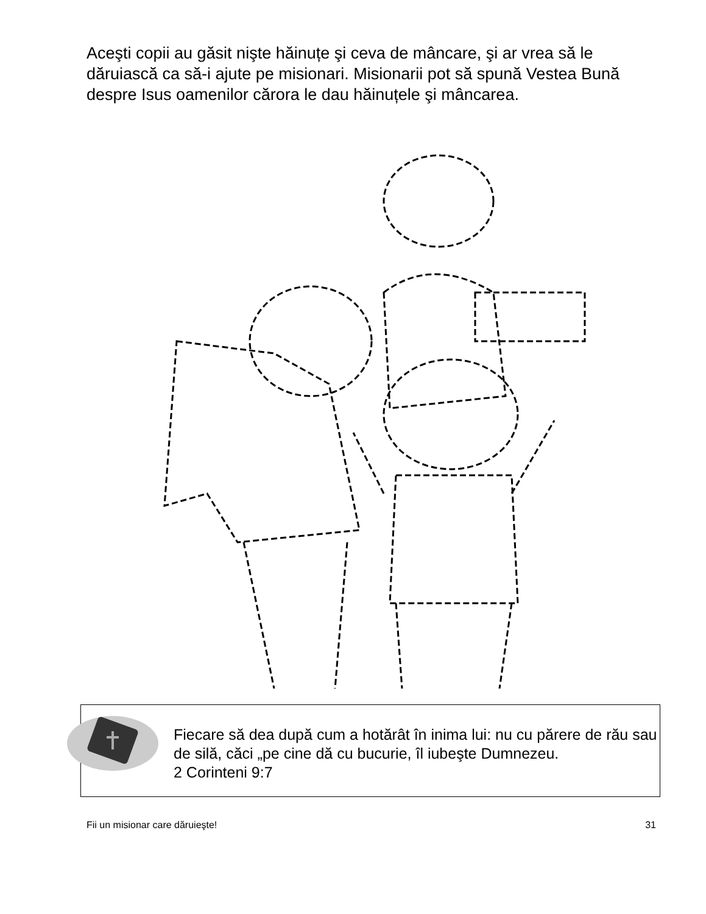Aceşti copii au găsit nişte hăinuțe şi ceva de mâncare, şi ar vrea să le dăruiască ca să-i ajute pe misionari. Misionarii pot să spună Vestea Bună despre Isus oamenilor cărora le dau hăinuțele şi mâncarea.
Fiecare să dea după cum a hotărât în inima lui: nu cu părere de rău sau de silă, căci „pe cine dă cu bucurie, îl iubeşte Dumnezeu.
2 Corinteni 9:7
Fii un misionar care dăruieşte! 31